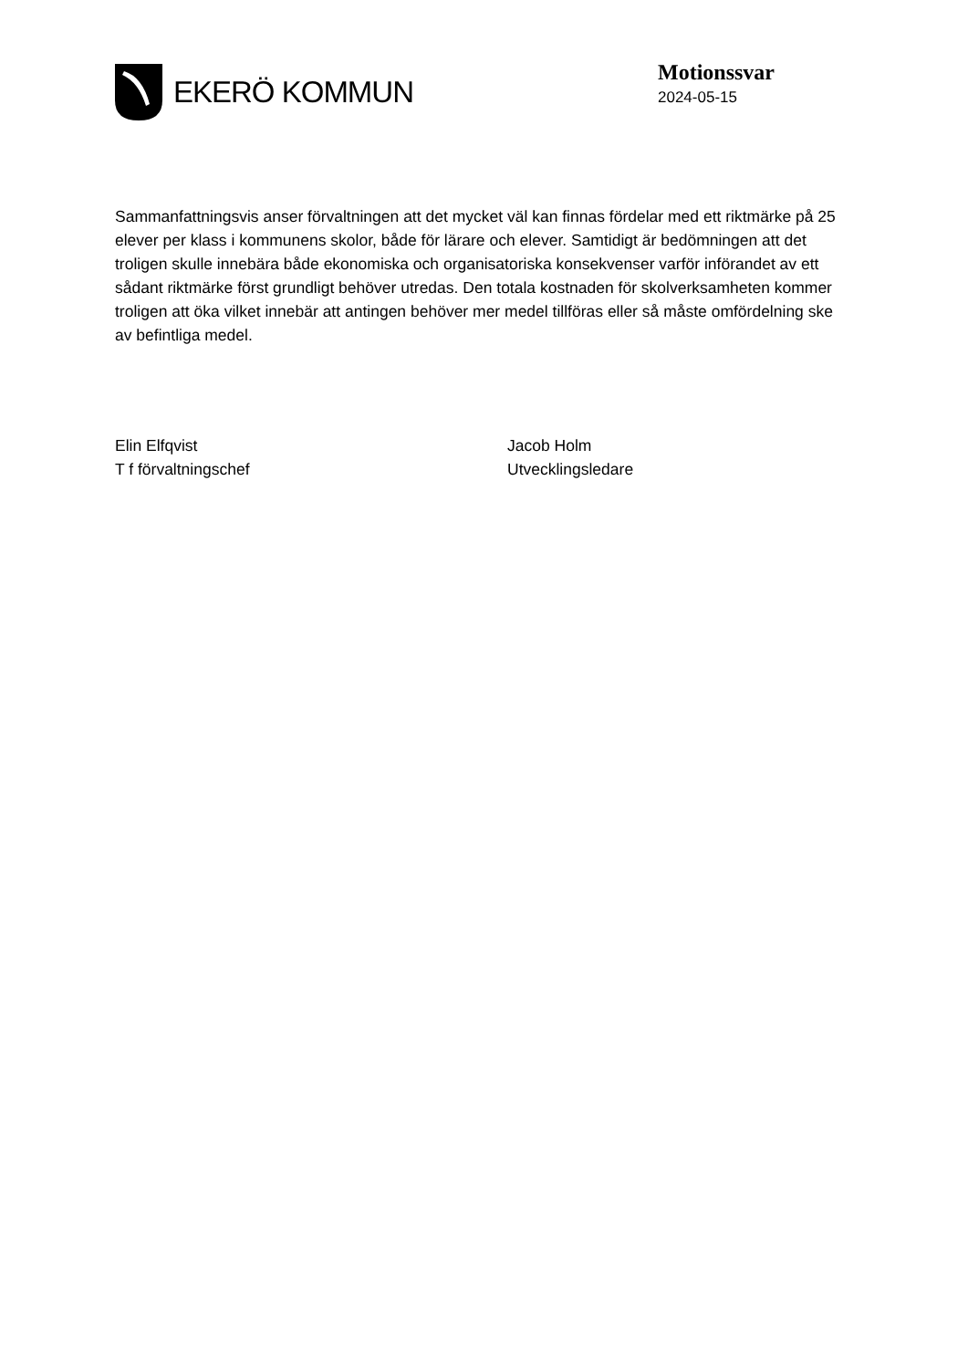EKERÖ KOMMUN
Motionssvar
2024-05-15
Sammanfattningsvis anser förvaltningen att det mycket väl kan finnas fördelar med ett riktmärke på 25 elever per klass i kommunens skolor, både för lärare och elever. Samtidigt är bedömningen att det troligen skulle innebära både ekonomiska och organisatoriska konsekvenser varför införandet av ett sådant riktmärke först grundligt behöver utredas. Den totala kostnaden för skolverksamheten kommer troligen att öka vilket innebär att antingen behöver mer medel tillföras eller så måste omfördelning ske av befintliga medel.
Elin Elfqvist
T f förvaltningschef
Jacob Holm
Utvecklingsledare